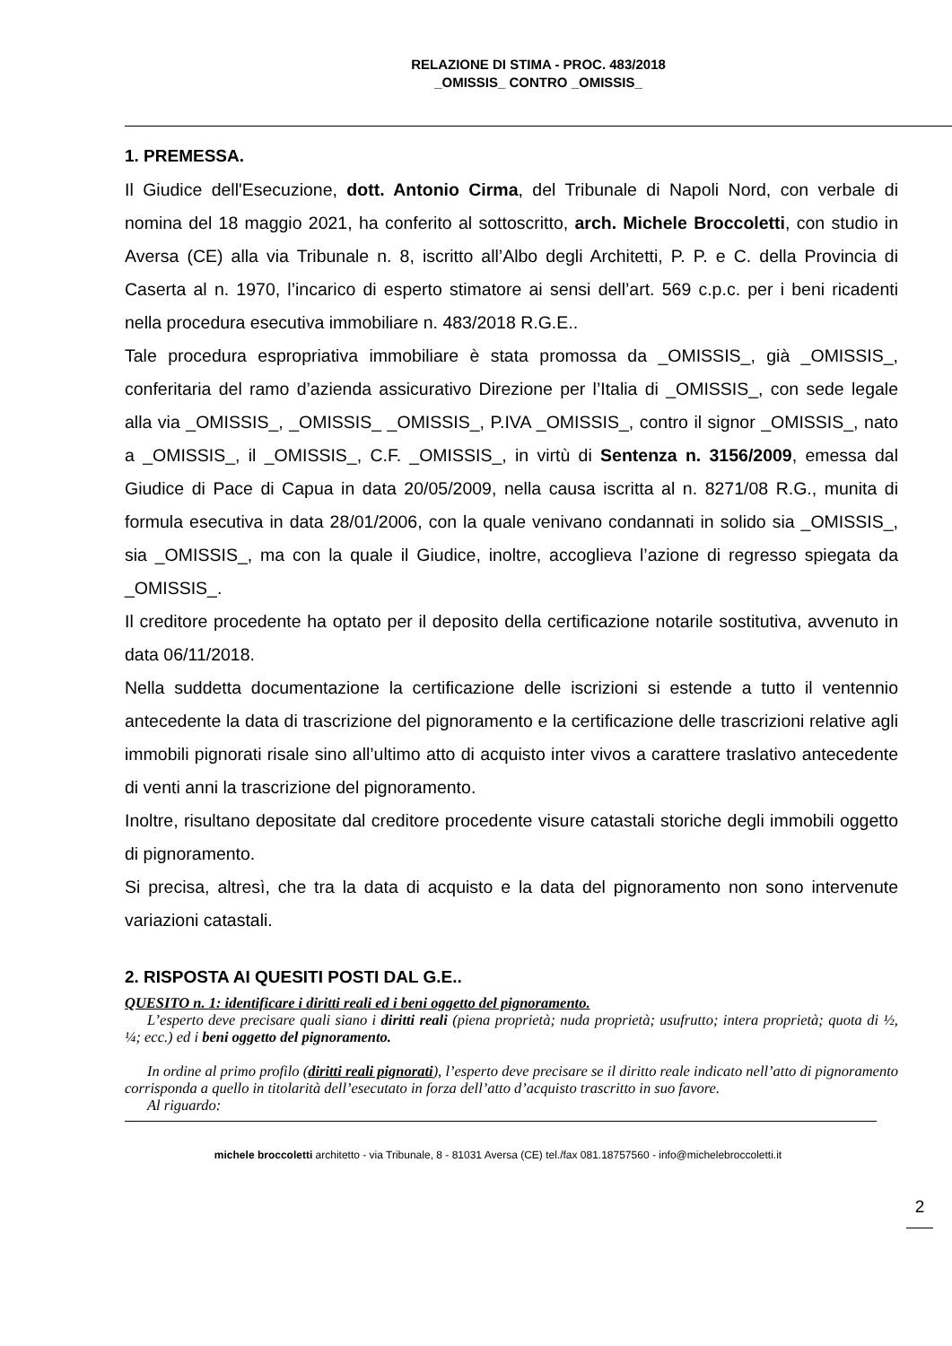RELAZIONE DI STIMA - PROC. 483/2018
_OMISSIS_ CONTRO _OMISSIS_
1. PREMESSA.
Il Giudice dell'Esecuzione, dott. Antonio Cirma, del Tribunale di Napoli Nord, con verbale di nomina del 18 maggio 2021, ha conferito al sottoscritto, arch. Michele Broccoletti, con studio in Aversa (CE) alla via Tribunale n. 8, iscritto all’Albo degli Architetti, P. P. e C. della Provincia di Caserta al n. 1970, l’incarico di esperto stimatore ai sensi dell’art. 569 c.p.c. per i beni ricadenti nella procedura esecutiva immobiliare n. 483/2018 R.G.E..
Tale procedura espropriativa immobiliare è stata promossa da _OMISSIS_, già _OMISSIS_, conferitaria del ramo d’azienda assicurativo Direzione per l’Italia di _OMISSIS_, con sede legale alla via _OMISSIS_, _OMISSIS_ _OMISSIS_, P.IVA _OMISSIS_, contro il signor _OMISSIS_, nato a _OMISSIS_, il _OMISSIS_, C.F. _OMISSIS_, in virtù di Sentenza n. 3156/2009, emessa dal Giudice di Pace di Capua in data 20/05/2009, nella causa iscritta al n. 8271/08 R.G., munita di formula esecutiva in data 28/01/2006, con la quale venivano condannati in solido sia _OMISSIS_, sia _OMISSIS_, ma con la quale il Giudice, inoltre, accoglieva l’azione di regresso spiegata da _OMISSIS_.
Il creditore procedente ha optato per il deposito della certificazione notarile sostitutiva, avvenuto in data 06/11/2018.
Nella suddetta documentazione la certificazione delle iscrizioni si estende a tutto il ventennio antecedente la data di trascrizione del pignoramento e la certificazione delle trascrizioni relative agli immobili pignorati risale sino all’ultimo atto di acquisto inter vivos a carattere traslativo antecedente di venti anni la trascrizione del pignoramento.
Inoltre, risultano depositate dal creditore procedente visure catastali storiche degli immobili oggetto di pignoramento.
Si precisa, altresì, che tra la data di acquisto e la data del pignoramento non sono intervenute variazioni catastali.
2. RISPOSTA AI QUESITI POSTI DAL G.E..
QUESITO n. 1: identificare i diritti reali ed i beni oggetto del pignoramento.
L’esperto deve precisare quali siano i diritti reali (piena proprietà; nuda proprietà; usufrutto; intera proprietà; quota di ½, ¼; ecc.) ed i beni oggetto del pignoramento.
In ordine al primo profilo (diritti reali pignorati), l’esperto deve precisare se il diritto reale indicato nell’atto di pignoramento corrisponda a quello in titolarità dell’esecutato in forza dell’atto d’acquisto trascritto in suo favore.
Al riguardo:
michele broccoletti architetto - via Tribunale, 8 - 81031 Aversa (CE) tel./fax 081.18757560 - info@michelebroccoletti.it
2